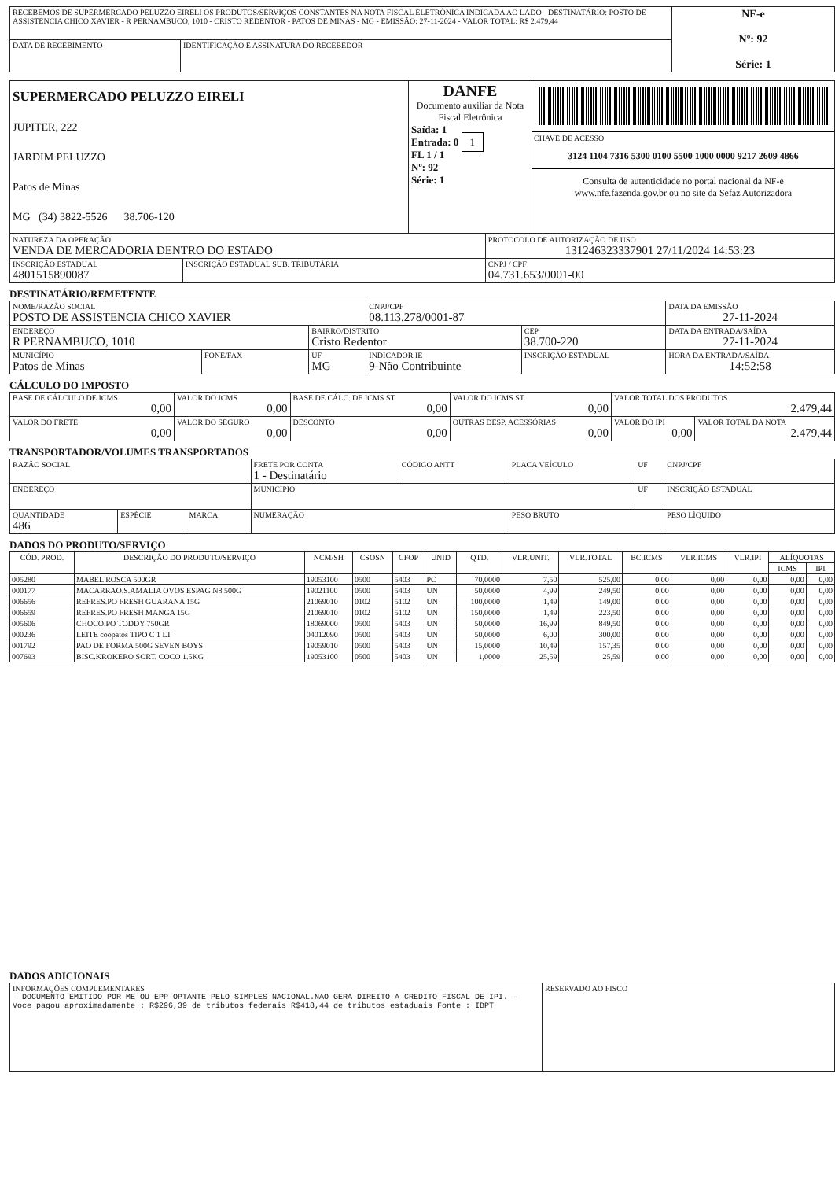| RECEBEMOS DE SUPERMERCADO PELUZZO EIRELI OS PRODUTOS/SERVIÇOS CONSTANTES NA NOTA FISCAL ELETRÔNICA INDICADA AO LADO - DESTINATÁRIO: POSTO DE ASSISTENCIA CHICO XAVIER - R PERNAMBUCO, 1010 - CRISTO REDENTOR - PATOS DE MINAS - MG - EMISSÃO: 27-11-2024 - VALOR TOTAL: R$ 2.479,44 | | NF-e Nº: 92 Série: 1 |
| DATA DE RECEBIMENTO | IDENTIFICAÇÃO E ASSINATURA DO RECEBEDOR | |
| SUPERMERCADO PELUZZO EIRELI JUPITER, 222 JARDIM PELUZZO Patos de Minas MG (34) 3822-5526 38.706-120 | DANFE Documento auxiliar da Nota Fiscal Eletrônica Saída: 1 Entrada: 0 1 FL 1 / 1 Nº: 92 Série: 1 | CHAVE DE ACESSO 3124 1104 7316 5300 0100 5500 1000 0000 9217 2609 4866 Consulta de autenticidade no portal nacional da NF-e www.nfe.fazenda.gov.br ou no site da Sefaz Autorizadora |
| NATUREZA DA OPERAÇÃO VENDA DE MERCADORIA DENTRO DO ESTADO | | PROTOCOLO DE AUTORIZAÇÃO DE USO 131246323337901 27/11/2024 14:53:23 |
| INSCRIÇÃO ESTADUAL 4801515890087 | INSCRIÇÃO ESTADUAL SUB. TRIBUTÁRIA | CNPJ / CPF 04.731.653/0001-00 |
DESTINATÁRIO/REMETENTE
| NOME/RAZÃO SOCIAL POSTO DE ASSISTENCIA CHICO XAVIER | | | CNPJ/CPF 08.113.278/0001-87 | | DATA DA EMISSÃO 27-11-2024 |
| ENDEREÇO R PERNAMBUCO, 1010 | | BAIRRO/DISTRITO Cristo Redentor | | CEP 38.700-220 | DATA DA ENTRADA/SAÍDA 27-11-2024 |
| MUNICÍPIO Patos de Minas | FONE/FAX | UF MG | INDICADOR IE 9-Não Contribuinte | INSCRIÇÃO ESTADUAL | HORA DA ENTRADA/SAÍDA 14:52:58 |
CÁLCULO DO IMPOSTO
| BASE DE CÁLCULO DE ICMS 0,00 | VALOR DO ICMS 0,00 | BASE DE CÁLC. DE ICMS ST 0,00 | VALOR DO ICMS ST 0,00 | VALOR TOTAL DOS PRODUTOS 2.479,44 | |
| VALOR DO FRETE 0,00 | VALOR DO SEGURO 0,00 | DESCONTO 0,00 | OUTRAS DESP. ACESSÓRIAS 0,00 | VALOR DO IPI 0,00 | VALOR TOTAL DA NOTA 2.479,44 |
TRANSPORTADOR/VOLUMES TRANSPORTADOS
| RAZÃO SOCIAL | | | FRETE POR CONTA 1 - Destinatário | CÓDIGO ANTT | PLACA VEÍCULO | UF | CNPJ/CPF |
| ENDEREÇO | | | MUNICÍPIO | | | UF | INSCRIÇÃO ESTADUAL |
| QUANTIDADE 486 | ESPÉCIE | MARCA | NUMERAÇÃO | | PESO BRUTO | | PESO LÍQUIDO |
DADOS DO PRODUTO/SERVIÇO
| CÓD. PROD. | DESCRIÇÃO DO PRODUTO/SERVIÇO | NCM/SH | CSOSN | CFOP | UNID | QTD. | VLR.UNIT. | VLR.TOTAL | BC.ICMS | VLR.ICMS | VLR.IPI | ALÍQUOTAS | |
| --- | --- | --- | --- | --- | --- | --- | --- | --- | --- | --- | --- | --- | --- |
| | | | | | | | | | | | | ICMS | IPI |
| 005280 | MABEL ROSCA 500GR | 19053100 | 0500 | 5403 | PC | 70,0000 | 7,50 | 525,00 | 0,00 | 0,00 | 0,00 | 0,00 | 0,00 |
| 000177 | MACARRAO.S.AMALIA OVOS ESPAG N8 500G | 19021100 | 0500 | 5403 | UN | 50,0000 | 4,99 | 249,50 | 0,00 | 0,00 | 0,00 | 0,00 | 0,00 |
| 006656 | REFRES.PO FRESH GUARANA 15G | 21069010 | 0102 | 5102 | UN | 100,0000 | 1,49 | 149,00 | 0,00 | 0,00 | 0,00 | 0,00 | 0,00 |
| 006659 | REFRES.PO FRESH MANGA 15G | 21069010 | 0102 | 5102 | UN | 150,0000 | 1,49 | 223,50 | 0,00 | 0,00 | 0,00 | 0,00 | 0,00 |
| 005606 | CHOCO.PO TODDY 750GR | 18069000 | 0500 | 5403 | UN | 50,0000 | 16,99 | 849,50 | 0,00 | 0,00 | 0,00 | 0,00 | 0,00 |
| 000236 | LEITE coopatos TIPO C 1 LT | 04012090 | 0500 | 5403 | UN | 50,0000 | 6,00 | 300,00 | 0,00 | 0,00 | 0,00 | 0,00 | 0,00 |
| 001792 | PAO DE FORMA 500G SEVEN BOYS | 19059010 | 0500 | 5403 | UN | 15,0000 | 10,49 | 157,35 | 0,00 | 0,00 | 0,00 | 0,00 | 0,00 |
| 007693 | BISC.KROKERO SORT. COCO 1.5KG | 19053100 | 0500 | 5403 | UN | 1,0000 | 25,59 | 25,59 | 0,00 | 0,00 | 0,00 | 0,00 | 0,00 |
DADOS ADICIONAIS
| INFORMAÇÕES COMPLEMENTARES - DOCUMENTO EMITIDO POR ME OU EPP OPTANTE PELO SIMPLES NACIONAL.NAO GERA DIREITO A CREDITO FISCAL DE IPI. - Voce pagou aproximadamente : R$296,39 de tributos federais R$418,44 de tributos estaduais Fonte : IBPT | RESERVADO AO FISCO |